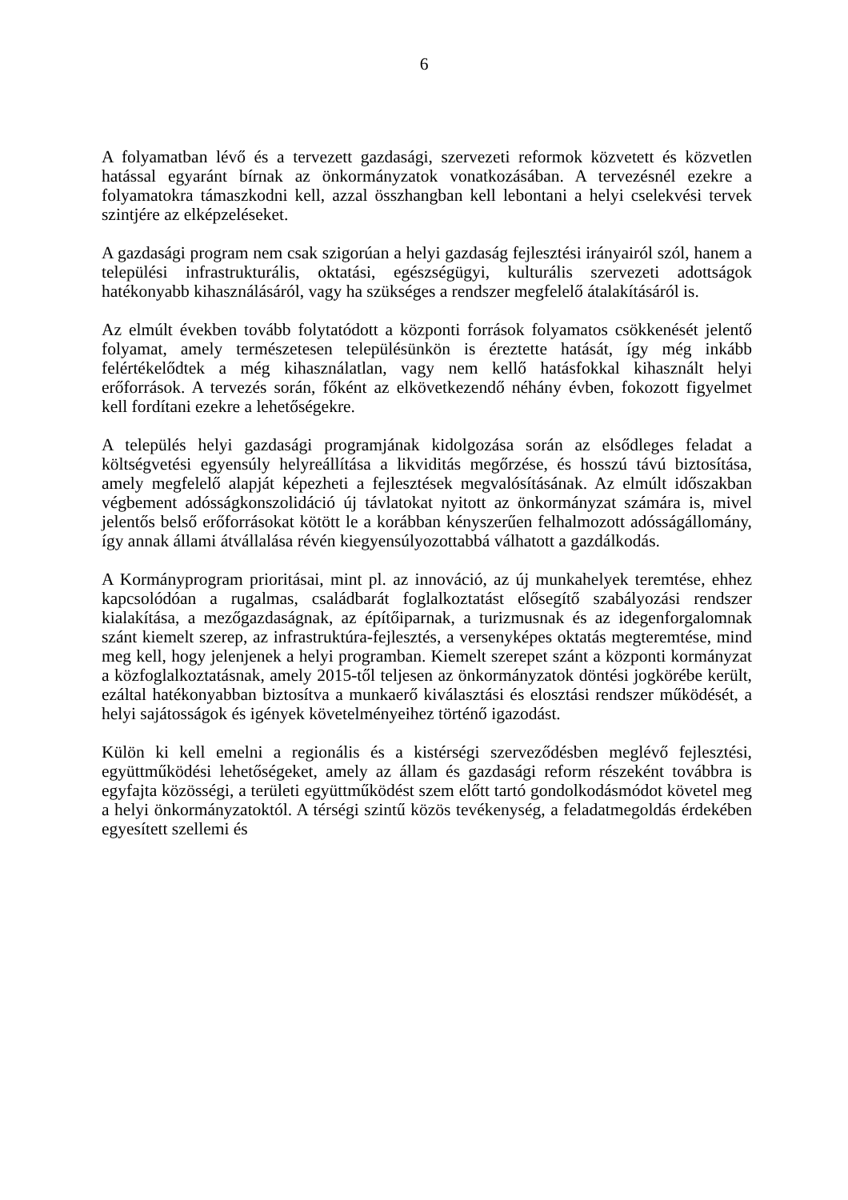6
A folyamatban lévő és a tervezett gazdasági, szervezeti reformok közvetett és közvetlen hatással egyaránt bírnak az önkormányzatok vonatkozásában. A tervezésnél ezekre a folyamatokra támaszkodni kell, azzal összhangban kell lebontani a helyi cselekvési tervek szintjére az elképzeléseket.
A gazdasági program nem csak szigorúan a helyi gazdaság fejlesztési irányairól szól, hanem a települési infrastrukturális, oktatási, egészségügyi, kulturális szervezeti adottságok hatékonyabb kihasználásáról, vagy ha szükséges a rendszer megfelelő átalakításáról is.
Az elmúlt években tovább folytatódott a központi források folyamatos csökkenését jelentő folyamat, amely természetesen településünkön is éreztette hatását, így még inkább felértékelődtek a még kihasználatlan, vagy nem kellő hatásfokkal kihasznált helyi erőforrások. A tervezés során, főként az elkövetkezendő néhány évben, fokozott figyelmet kell fordítani ezekre a lehetőségekre.
A település helyi gazdasági programjának kidolgozása során az elsődleges feladat a költségvetési egyensúly helyreállítása a likviditás megőrzése, és hosszú távú biztosítása, amely megfelelő alapját képezheti a fejlesztések megvalósításának. Az elmúlt időszakban végbement adósságkonszolidáció új távlatokat nyitott az önkormányzat számára is, mivel jelentős belső erőforrásokat kötött le a korábban kényszerűen felhalmozott adósságállomány, így annak állami átvállalása révén kiegyensúlyozottabbá válhatott a gazdálkodás.
A Kormányprogram prioritásai, mint pl. az innováció, az új munkahelyek teremtése, ehhez kapcsolódóan a rugalmas, családbarát foglalkoztatást elősegítő szabályozási rendszer kialakítása, a mezőgazdaságnak, az építőiparnak, a turizmusnak és az idegenforgalomnak szánt kiemelt szerep, az infrastruktúra-fejlesztés, a versenyképes oktatás megteremtése, mind meg kell, hogy jelenjenek a helyi programban. Kiemelt szerepet szánt a központi kormányzat a közfoglalkoztatásnak, amely 2015-től teljesen az önkormányzatok döntési jogkörébe került, ezáltal hatékonyabban biztosítva a munkaerő kiválasztási és elosztási rendszer működését, a helyi sajátosságok és igények követelményeihez történő igazodást.
Külön ki kell emelni a regionális és a kistérségi szerveződésben meglévő fejlesztési, együttműködési lehetőségeket, amely az állam és gazdasági reform részeként továbbra is egyfajta közösségi, a területi együttműködést szem előtt tartó gondolkodásmódot követel meg a helyi önkormányzatoktól. A térségi szintű közös tevékenység, a feladatmegoldás érdekében egyesített szellemi és